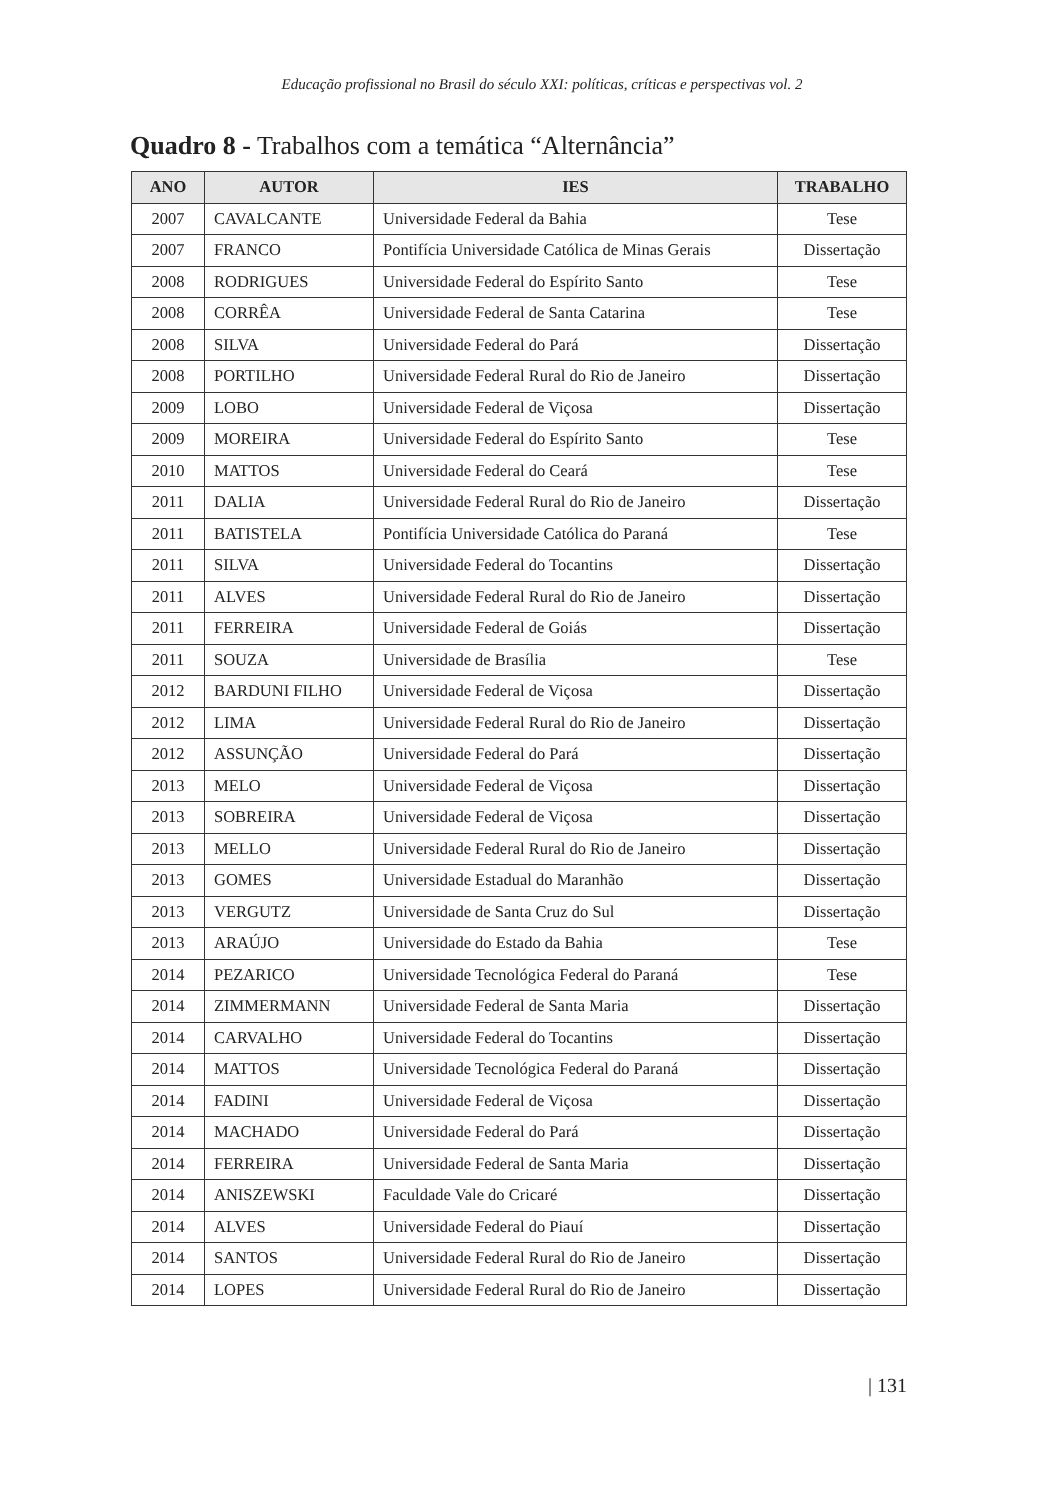Educação profissional no Brasil do século XXI: políticas, críticas e perspectivas vol. 2
Quadro 8 - Trabalhos com a temática “Alternância”
| ANO | AUTOR | IES | TRABALHO |
| --- | --- | --- | --- |
| 2007 | CAVALCANTE | Universidade Federal da Bahia | Tese |
| 2007 | FRANCO | Pontifícia Universidade Católica de Minas Gerais | Dissertação |
| 2008 | RODRIGUES | Universidade Federal do Espírito Santo | Tese |
| 2008 | CORRÊA | Universidade Federal de Santa Catarina | Tese |
| 2008 | SILVA | Universidade Federal do Pará | Dissertação |
| 2008 | PORTILHO | Universidade Federal Rural do Rio de Janeiro | Dissertação |
| 2009 | LOBO | Universidade Federal de Viçosa | Dissertação |
| 2009 | MOREIRA | Universidade Federal do Espírito Santo | Tese |
| 2010 | MATTOS | Universidade Federal do Ceará | Tese |
| 2011 | DALIA | Universidade Federal Rural do Rio de Janeiro | Dissertação |
| 2011 | BATISTELA | Pontifícia Universidade Católica do Paraná | Tese |
| 2011 | SILVA | Universidade Federal do Tocantins | Dissertação |
| 2011 | ALVES | Universidade Federal Rural do Rio de Janeiro | Dissertação |
| 2011 | FERREIRA | Universidade Federal de Goiás | Dissertação |
| 2011 | SOUZA | Universidade de Brasília | Tese |
| 2012 | BARDUNI FILHO | Universidade Federal de Viçosa | Dissertação |
| 2012 | LIMA | Universidade Federal Rural do Rio de Janeiro | Dissertação |
| 2012 | ASSUNÇÃO | Universidade Federal do Pará | Dissertação |
| 2013 | MELO | Universidade Federal de Viçosa | Dissertação |
| 2013 | SOBREIRA | Universidade Federal de Viçosa | Dissertação |
| 2013 | MELLO | Universidade Federal Rural do Rio de Janeiro | Dissertação |
| 2013 | GOMES | Universidade Estadual do Maranhão | Dissertação |
| 2013 | VERGUTZ | Universidade de Santa Cruz do Sul | Dissertação |
| 2013 | ARAÚJO | Universidade do Estado da Bahia | Tese |
| 2014 | PEZARICO | Universidade Tecnológica Federal do Paraná | Tese |
| 2014 | ZIMMERMANN | Universidade Federal de Santa Maria | Dissertação |
| 2014 | CARVALHO | Universidade Federal do Tocantins | Dissertação |
| 2014 | MATTOS | Universidade Tecnológica Federal do Paraná | Dissertação |
| 2014 | FADINI | Universidade Federal de Viçosa | Dissertação |
| 2014 | MACHADO | Universidade Federal do Pará | Dissertação |
| 2014 | FERREIRA | Universidade Federal de Santa Maria | Dissertação |
| 2014 | ANISZEWSKI | Faculdade Vale do Cricaré | Dissertação |
| 2014 | ALVES | Universidade Federal do Piauí | Dissertação |
| 2014 | SANTOS | Universidade Federal Rural do Rio de Janeiro | Dissertação |
| 2014 | LOPES | Universidade Federal Rural do Rio de Janeiro | Dissertação |
| 131